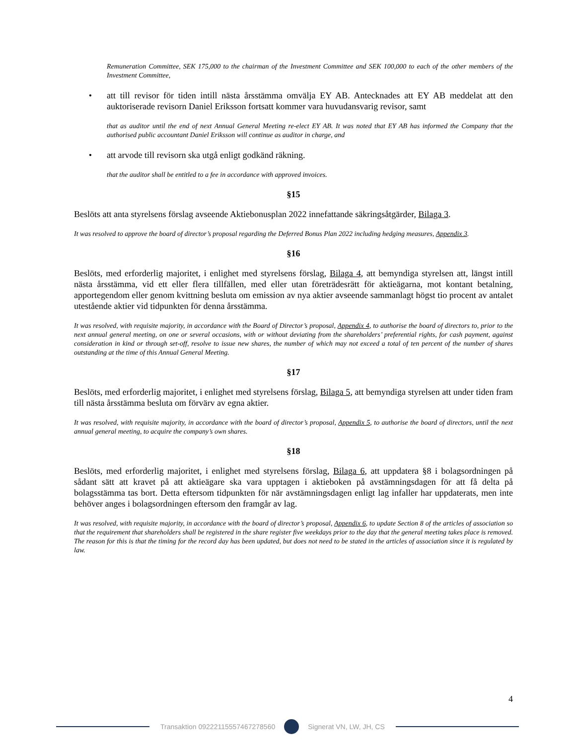Remuneration Committee, SEK 175,000 to the chairman of the Investment Committee and SEK 100,000 to each of the other members of the Investment Committee,
• att till revisor för tiden intill nästa årsstämma omvälja EY AB. Antecknades att EY AB meddelat att den auktoriserade revisorn Daniel Eriksson fortsatt kommer vara huvudansvarig revisor, samt
that as auditor until the end of next Annual General Meeting re-elect EY AB. It was noted that EY AB has informed the Company that the authorised public accountant Daniel Eriksson will continue as auditor in charge, and
• att arvode till revisorn ska utgå enligt godkänd räkning.
that the auditor shall be entitled to a fee in accordance with approved invoices.
§15
Beslöts att anta styrelsens förslag avseende Aktiebonusplan 2022 innefattande säkringsåtgärder, Bilaga 3.
It was resolved to approve the board of director’s proposal regarding the Deferred Bonus Plan 2022 including hedging measures, Appendix 3.
§16
Beslöts, med erforderlig majoritet, i enlighet med styrelsens förslag, Bilaga 4, att bemyndiga styrelsen att, längst intill nästa årsstämma, vid ett eller flera tillfällen, med eller utan företrädesrätt för aktieägarna, mot kontant betalning, apportegendom eller genom kvittning besluta om emission av nya aktier avseende sammanlagt högst tio procent av antalet utestående aktier vid tidpunkten för denna årsstämma.
It was resolved, with requisite majority, in accordance with the Board of Director’s proposal, Appendix 4, to authorise the board of directors to, prior to the next annual general meeting, on one or several occasions, with or without deviating from the shareholders’ preferential rights, for cash payment, against consideration in kind or through set-off, resolve to issue new shares, the number of which may not exceed a total of ten percent of the number of shares outstanding at the time of this Annual General Meeting.
§17
Beslöts, med erforderlig majoritet, i enlighet med styrelsens förslag, Bilaga 5, att bemyndiga styrelsen att under tiden fram till nästa årsstämma besluta om förvärv av egna aktier.
It was resolved, with requisite majority, in accordance with the board of director’s proposal, Appendix 5, to authorise the board of directors, until the next annual general meeting, to acquire the company’s own shares.
§18
Beslöts, med erforderlig majoritet, i enlighet med styrelsens förslag, Bilaga 6, att uppdatera §8 i bolagsordningen på sådant sätt att kravet på att aktieägare ska vara upptagen i aktieboken på avstämningsdagen för att få delta på bolagsstämma tas bort. Detta eftersom tidpunkten för när avstämningsdagen enligt lag infaller har uppdaterats, men inte behöver anges i bolagsordningen eftersom den framgår av lag.
It was resolved, with requisite majority, in accordance with the board of director’s proposal, Appendix 6, to update Section 8 of the articles of association so that the requirement that shareholders shall be registered in the share register five weekdays prior to the day that the general meeting takes place is removed. The reason for this is that the timing for the record day has been updated, but does not need to be stated in the articles of association since it is regulated by law.
4
Transaktion 09222115557467278560
Signerat VN, LW, JH, CS